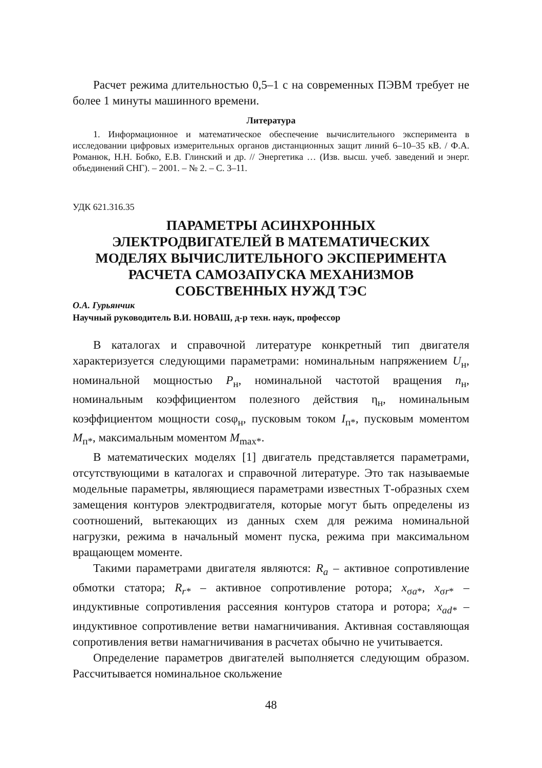Расчет режима длительностью 0,5–1 с на современных ПЭВМ требует не более 1 минуты машинного времени.
Литература
1. Информационное и математическое обеспечение вычислительного эксперимента в исследовании цифровых измерительных органов дистанционных защит линий 6–10–35 кВ. / Ф.А. Романюк, Н.Н. Бобко, Е.В. Глинский и др. // Энергетика … (Изв. высш. учеб. заведений и энерг. объединений СНГ). – 2001. – № 2. – С. 3–11.
УДК 621.316.35
ПАРАМЕТРЫ АСИНХРОННЫХ
ЭЛЕКТРОДВИГАТЕЛЕЙ В МАТЕМАТИЧЕСКИХ
МОДЕЛЯХ ВЫЧИСЛИТЕЛЬНОГО ЭКСПЕРИМЕНТА
РАСЧЕТА САМОЗАПУСКА МЕХАНИЗМОВ
СОБСТВЕННЫХ НУЖД ТЭС
О.А. Гурьянчик
Научный руководитель В.И. НОВАШ, д-р техн. наук, профессор
В каталогах и справочной литературе конкретный тип двигателя характеризуется следующими параметрами: номинальным напряжением U<sub>н</sub>, номинальной мощностью P<sub>н</sub>, номинальной частотой вращения n<sub>н</sub>, номинальным коэффициентом полезного действия η<sub>н</sub>, номинальным коэффициентом мощности cosφ<sub>н</sub>, пусковым током I<sub>п*</sub>, пусковым моментом M<sub>п*</sub>, максимальным моментом M<sub>max*</sub>.
В математических моделях [1] двигатель представляется параметрами, отсутствующими в каталогах и справочной литературе. Это так называемые модельные параметры, являющиеся параметрами известных Т-образных схем замещения контуров электродвигателя, которые могут быть определены из соотношений, вытекающих из данных схем для режима номинальной нагрузки, режима в начальный момент пуска, режима при максимальном вращающем моменте.
Такими параметрами двигателя являются: R<sub>a</sub> – активное сопротивление обмотки статора; R<sub>r*</sub> – активное сопротивление ротора; x<sub>σa*</sub>, x<sub>σr*</sub> – индуктивные сопротивления рассеяния контуров статора и ротора; x<sub>ad*</sub> – индуктивное сопротивление ветви намагничивания. Активная составляющая сопротивления ветви намагничивания в расчетах обычно не учитывается.
Определение параметров двигателей выполняется следующим образом. Рассчитывается номинальное скольжение
48